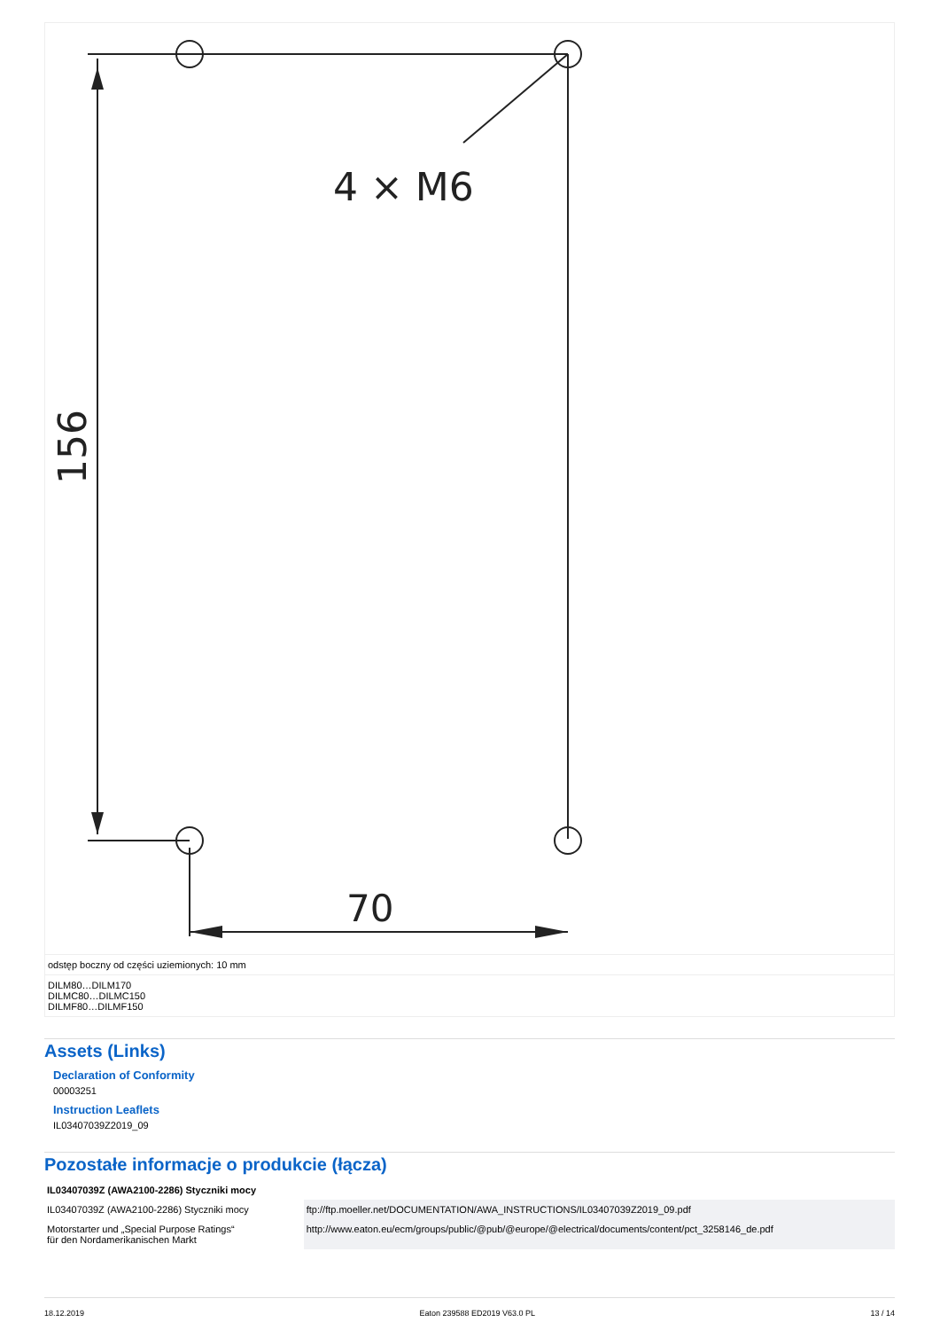4 × M6
70
156
odstęp boczny od części uziemionych: 10 mm
DILM80…DILM170
DILMC80…DILMC150
DILMF80…DILMF150
Assets (Links)
Declaration of Conformity
00003251
Instruction Leaflets
IL03407039Z2019_09
Pozostałe informacje o produkcie (łącza)
| IL03407039Z (AWA2100-2286) Styczniki mocy | |
| --- | --- |
| IL03407039Z (AWA2100-2286) Styczniki mocy | ftp://ftp.moeller.net/DOCUMENTATION/AWA_INSTRUCTIONS/IL03407039Z2019_09.pdf |
| Motorstarter und „Special Purpose Ratings“ für den Nordamerikanischen Markt | http://www.eaton.eu/ecm/groups/public/@pub/@europe/@electrical/documents/content/pct_3258146_de.pdf |
18.12.2019 Eaton 239588 ED2019 V63.0 PL 13 / 14